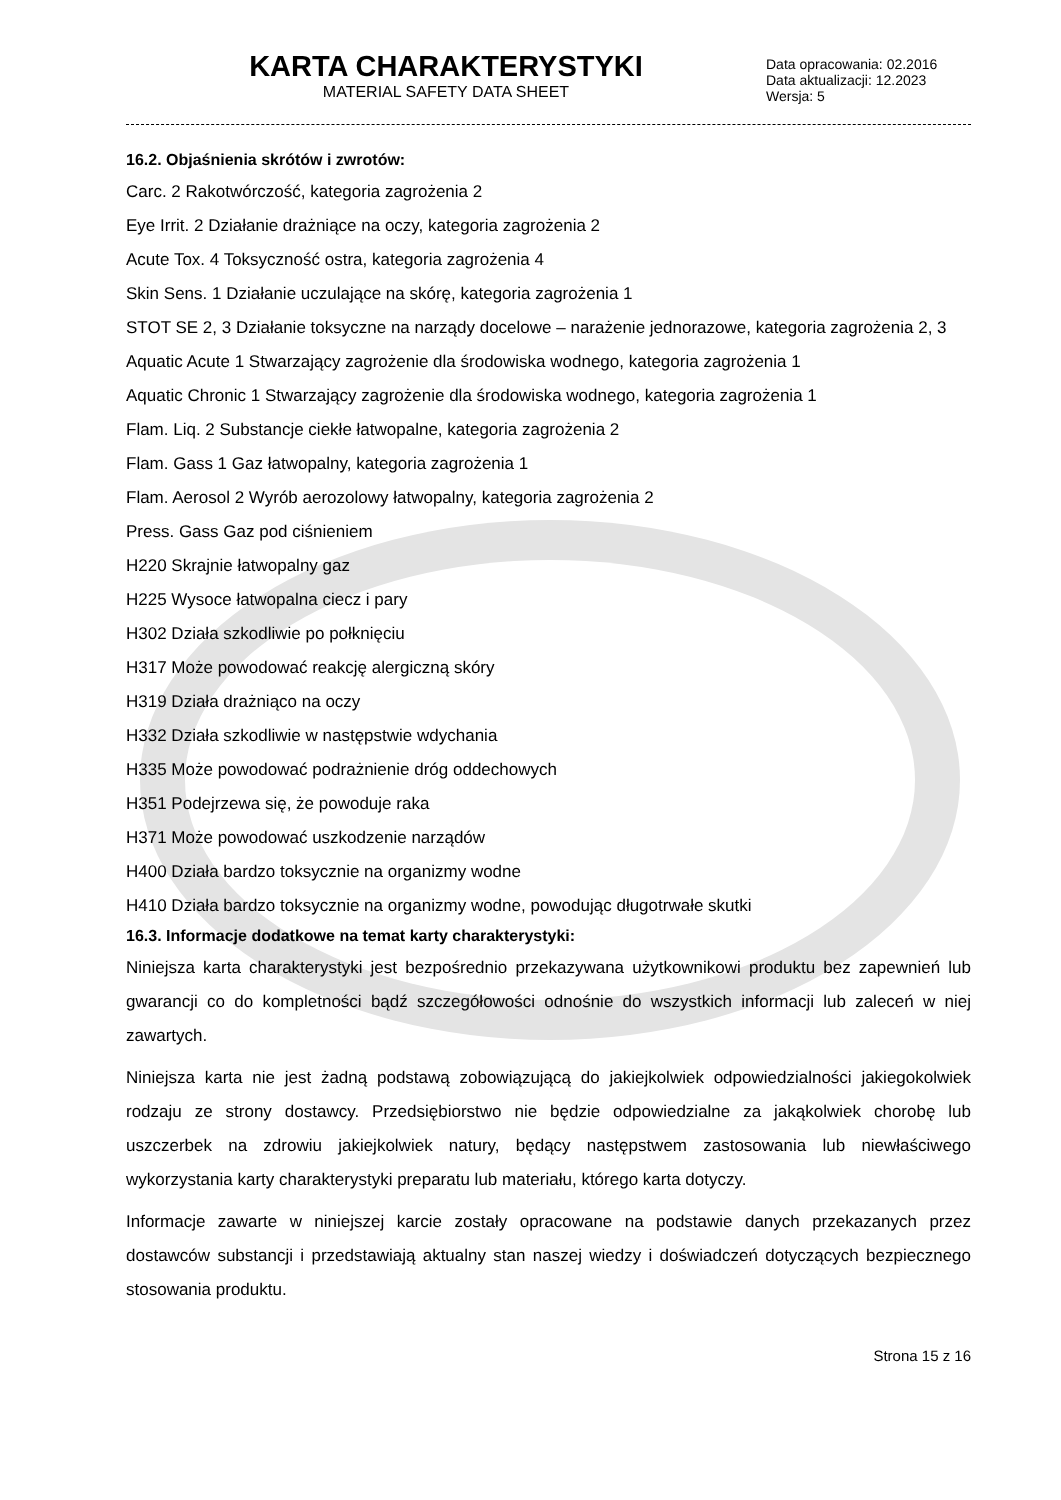KARTA CHARAKTERYSTYKI
MATERIAL SAFETY DATA SHEET
Data opracowania: 02.2016
Data aktualizacji: 12.2023
Wersja: 5
16.2. Objaśnienia skrótów i zwrotów:
Carc. 2 Rakotwórczość, kategoria zagrożenia 2
Eye Irrit. 2 Działanie drażniące na oczy, kategoria zagrożenia 2
Acute Tox. 4 Toksyczność ostra, kategoria zagrożenia 4
Skin Sens. 1 Działanie uczulające na skórę, kategoria zagrożenia 1
STOT SE 2, 3 Działanie toksyczne na narządy docelowe – narażenie jednorazowe, kategoria zagrożenia 2, 3
Aquatic Acute 1 Stwarzający zagrożenie dla środowiska wodnego, kategoria zagrożenia 1
Aquatic Chronic 1 Stwarzający zagrożenie dla środowiska wodnego, kategoria zagrożenia 1
Flam. Liq. 2 Substancje ciekłe łatwopalne, kategoria zagrożenia 2
Flam. Gass 1 Gaz łatwopalny, kategoria zagrożenia 1
Flam. Aerosol 2 Wyrób aerozolowy łatwopalny, kategoria zagrożenia 2
Press. Gass Gaz pod ciśnieniem
H220 Skrajnie łatwopalny gaz
H225 Wysoce łatwopalna ciecz i pary
H302 Działa szkodliwie po połknięciu
H317 Może powodować reakcję alergiczną skóry
H319 Działa drażniąco na oczy
H332 Działa szkodliwie w następstwie wdychania
H335 Może powodować podrażnienie dróg oddechowych
H351 Podejrzewa się, że powoduje raka
H371 Może powodować uszkodzenie narządów
H400 Działa bardzo toksycznie na organizmy wodne
H410 Działa bardzo toksycznie na organizmy wodne, powodując długotrwałe skutki
16.3. Informacje dodatkowe na temat karty charakterystyki:
Niniejsza karta charakterystyki jest bezpośrednio przekazywana użytkownikowi produktu bez zapewnień lub gwarancji co do kompletności bądź szczegółowości odnośnie do wszystkich informacji lub zaleceń w niej zawartych.
Niniejsza karta nie jest żadną podstawą zobowiązującą do jakiejkolwiek odpowiedzialności jakiegokolwiek rodzaju ze strony dostawcy. Przedsiębiorstwo nie będzie odpowiedzialne za jakąkolwiek chorobę lub uszczerbek na zdrowiu jakiejkolwiek natury, będący następstwem zastosowania lub niewłaściwego wykorzystania karty charakterystyki preparatu lub materiału, którego karta dotyczy.
Informacje zawarte w niniejszej karcie zostały opracowane na podstawie danych przekazanych przez dostawców substancji i przedstawiają aktualny stan naszej wiedzy i doświadczeń dotyczących bezpiecznego stosowania produktu.
Strona 15 z 16